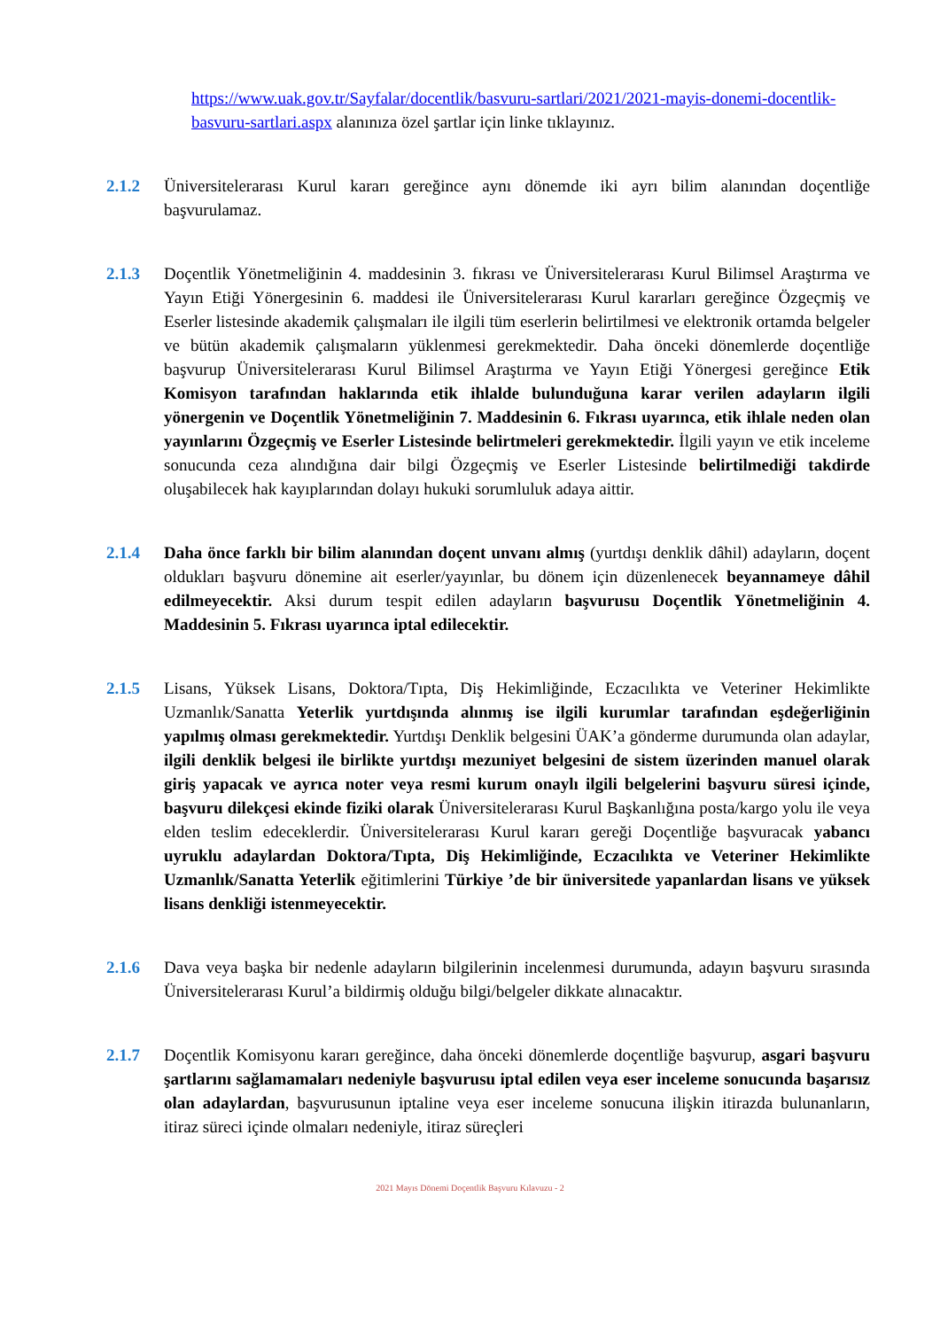https://www.uak.gov.tr/Sayfalar/docentlik/basvuru-sartlari/2021/2021-mayis-donemi-docentlik-basvuru-sartlari.aspx alanınıza özel şartlar için linke tıklayınız.
2.1.2 Üniversitelerarası Kurul kararı gereğince aynı dönemde iki ayrı bilim alanından doçentliğe başvurulamaz.
2.1.3 Doçentlik Yönetmeliğinin 4. maddesinin 3. fıkrası ve Üniversitelerarası Kurul Bilimsel Araştırma ve Yayın Etiği Yönergesinin 6. maddesi ile Üniversitelerarası Kurul kararları gereğince Özgeçmiş ve Eserler listesinde akademik çalışmaları ile ilgili tüm eserlerin belirtilmesi ve elektronik ortamda belgeler ve bütün akademik çalışmaların yüklenmesi gerekmektedir. Daha önceki dönemlerde doçentliğe başvurup Üniversitelerarası Kurul Bilimsel Araştırma ve Yayın Etiği Yönergesi gereğince Etik Komisyon tarafından haklarında etik ihlalde bulunduğuna karar verilen adayların ilgili yönergenin ve Doçentlik Yönetmeliğinin 7. Maddesinin 6. Fıkrası uyarınca, etik ihlale neden olan yayınlarını Özgeçmiş ve Eserler Listesinde belirtmeleri gerekmektedir. İlgili yayın ve etik inceleme sonucunda ceza alındığına dair bilgi Özgeçmiş ve Eserler Listesinde belirtilmediği takdirde oluşabilecek hak kayıplarından dolayı hukuki sorumluluk adaya aittir.
2.1.4 Daha önce farklı bir bilim alanından doçent unvanı almış (yurtdışı denklik dâhil) adayların, doçent oldukları başvuru dönemine ait eserler/yayınlar, bu dönem için düzenlenecek beyannameye dâhil edilmeyecektir. Aksi durum tespit edilen adayların başvurusu Doçentlik Yönetmeliğinin 4. Maddesinin 5. Fıkrası uyarınca iptal edilecektir.
2.1.5 Lisans, Yüksek Lisans, Doktora/Tıpta, Diş Hekimliğinde, Eczacılıkta ve Veteriner Hekimlikte Uzmanlık/Sanatta Yeterlik yurtdışında alınmış ise ilgili kurumlar tarafından eşdeğerliğinin yapılmış olması gerekmektedir. Yurtdışı Denklik belgesini ÜAK’a gönderme durumunda olan adaylar, ilgili denklik belgesi ile birlikte yurtdışı mezuniyet belgesini de sistem üzerinden manuel olarak giriş yapacak ve ayrıca noter veya resmi kurum onaylı ilgili belgelerini başvuru süresi içinde, başvuru dilekçesi ekinde fiziki olarak Üniversitelerarası Kurul Başkanlığına posta/kargo yolu ile veya elden teslim edeceklerdir. Üniversitelerarası Kurul kararı gereği Doçentliğe başvuracak yabancı uyruklu adaylardan Doktora/Tıpta, Diş Hekimliğinde, Eczacılıkta ve Veteriner Hekimlikte Uzmanlık/Sanatta Yeterlik eğitimlerini Türkiye ’de bir üniversitede yapanlardan lisans ve yüksek lisans denkliği istenmeyecektir.
2.1.6 Dava veya başka bir nedenle adayların bilgilerinin incelenmesi durumunda, adayın başvuru sırasında Üniversitelerarası Kurul’a bildirmiş olduğu bilgi/belgeler dikkate alınacaktır.
2.1.7 Doçentlik Komisyonu kararı gereğince, daha önceki dönemlerde doçentliğe başvurup, asgari başvuru şartlarını sağlamamaları nedeniyle başvurusu iptal edilen veya eser inceleme sonucunda başarısız olan adaylardan, başvurusunun iptaline veya eser inceleme sonucuna ilişkin itirazda bulunanların, itiraz süreci içinde olmaları nedeniyle, itiraz süreçleri
2021 Mayıs Dönemi Doçentlik Başvuru Kılavuzu - 2